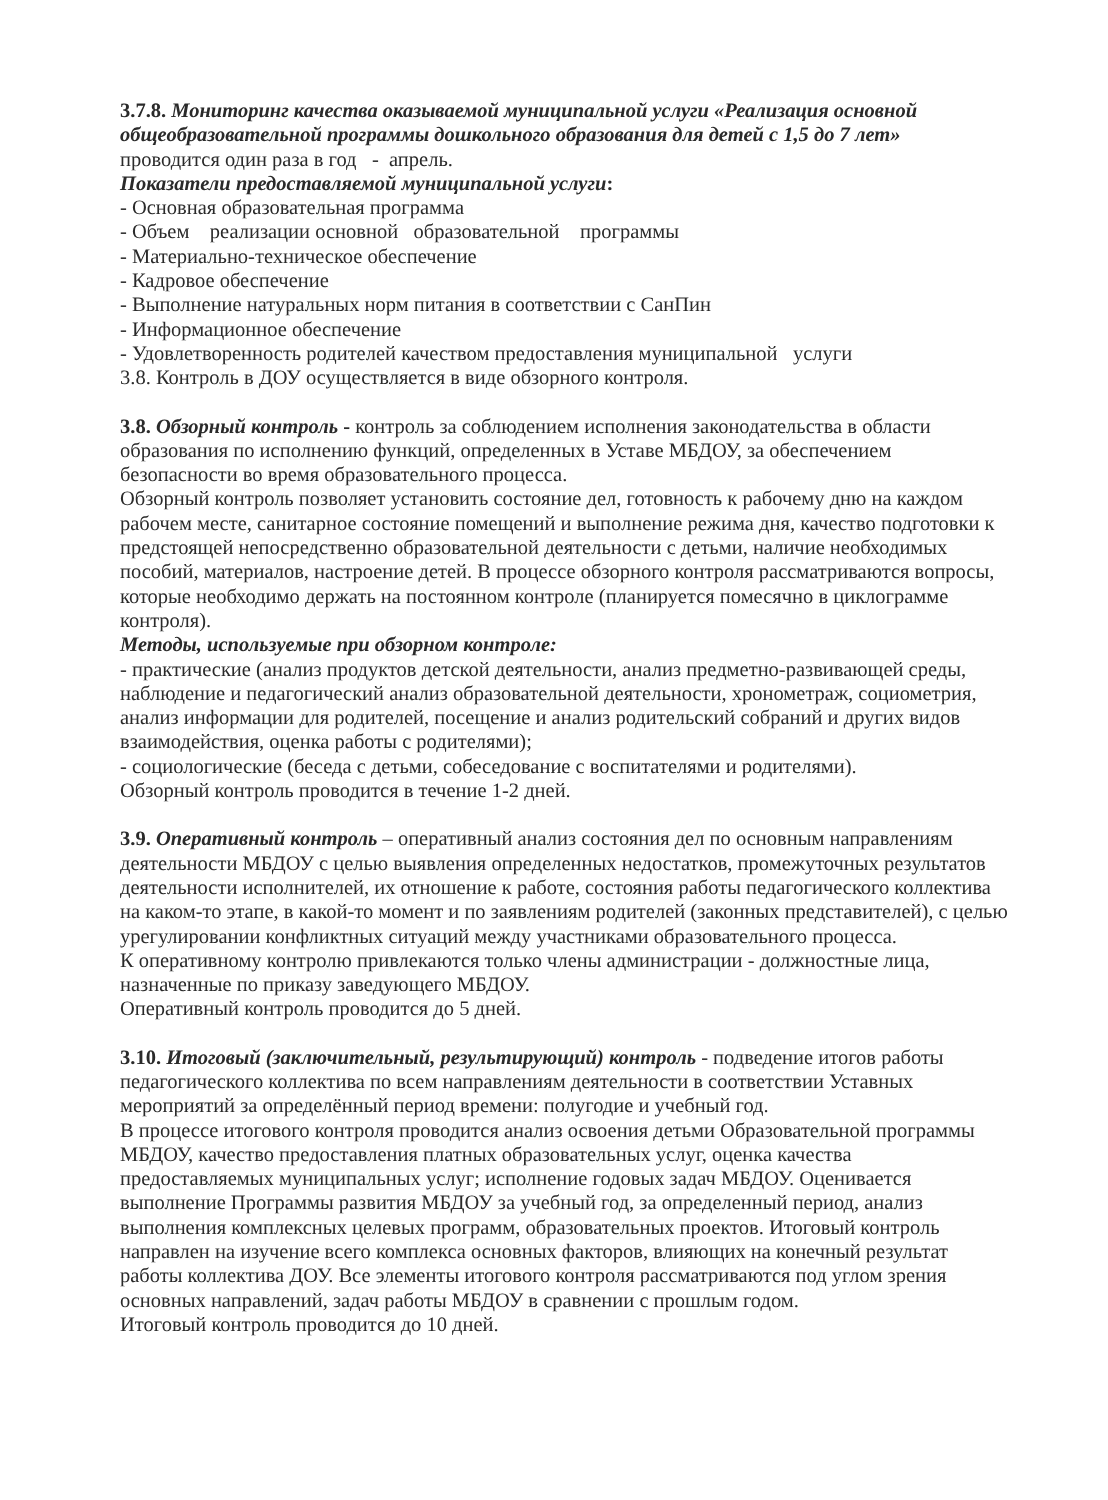3.7.8. Мониторинг качества оказываемой муниципальной услуги «Реализация основной общеобразовательной программы дошкольного образования для детей с 1,5 до 7 лет»
проводится один раза в год - апрель.
Показатели предоставляемой муниципальной услуги:
- Основная образовательная программа
- Объем реализации основной образовательной программы
- Материально-техническое обеспечение
- Кадровое обеспечение
- Выполнение натуральных норм питания в соответствии с СанПин
- Информационное обеспечение
- Удовлетворенность родителей качеством предоставления муниципальной услуги
3.8. Контроль в ДОУ осуществляется в виде обзорного контроля.
3.8. Обзорный контроль - контроль за соблюдением исполнения законодательства в области образования по исполнению функций, определенных в Уставе МБДОУ, за обеспечением безопасности во время образовательного процесса.
Обзорный контроль позволяет установить состояние дел, готовность к рабочему дню на каждом рабочем месте, санитарное состояние помещений и выполнение режима дня, качество подготовки к предстоящей непосредственно образовательной деятельности с детьми, наличие необходимых пособий, материалов, настроение детей. В процессе обзорного контроля рассматриваются вопросы, которые необходимо держать на постоянном контроле (планируется помесячно в циклограмме контроля).
Методы, используемые при обзорном контроле:
- практические (анализ продуктов детской деятельности, анализ предметно-развивающей среды, наблюдение и педагогический анализ образовательной деятельности, хронометраж, социометрия, анализ информации для родителей, посещение и анализ родительский собраний и других видов взаимодействия, оценка работы с родителями);
- социологические (беседа с детьми, собеседование с воспитателями и родителями).
Обзорный контроль проводится в течение 1-2 дней.
3.9. Оперативный контроль – оперативный анализ состояния дел по основным направлениям деятельности МБДОУ с целью выявления определенных недостатков, промежуточных результатов деятельности исполнителей, их отношение к работе, состояния работы педагогического коллектива на каком-то этапе, в какой-то момент и по заявлениям родителей (законных представителей), с целью урегулировании конфликтных ситуаций между участниками образовательного процесса.
К оперативному контролю привлекаются только члены администрации - должностные лица, назначенные по приказу заведующего МБДОУ.
Оперативный контроль проводится до 5 дней.
3.10. Итоговый (заключительный, результирующий) контроль - подведение итогов работы педагогического коллектива по всем направлениям деятельности в соответствии Уставных мероприятий за определённый период времени: полугодие и учебный год.
В процессе итогового контроля проводится анализ освоения детьми Образовательной программы МБДОУ, качество предоставления платных образовательных услуг, оценка качества предоставляемых муниципальных услуг; исполнение годовых задач МБДОУ. Оценивается выполнение Программы развития МБДОУ за учебный год, за определенный период, анализ выполнения комплексных целевых программ, образовательных проектов. Итоговый контроль направлен на изучение всего комплекса основных факторов, влияющих на конечный результат работы коллектива ДОУ. Все элементы итогового контроля рассматриваются под углом зрения основных направлений, задач работы МБДОУ в сравнении с прошлым годом.
Итоговый контроль проводится до 10 дней.